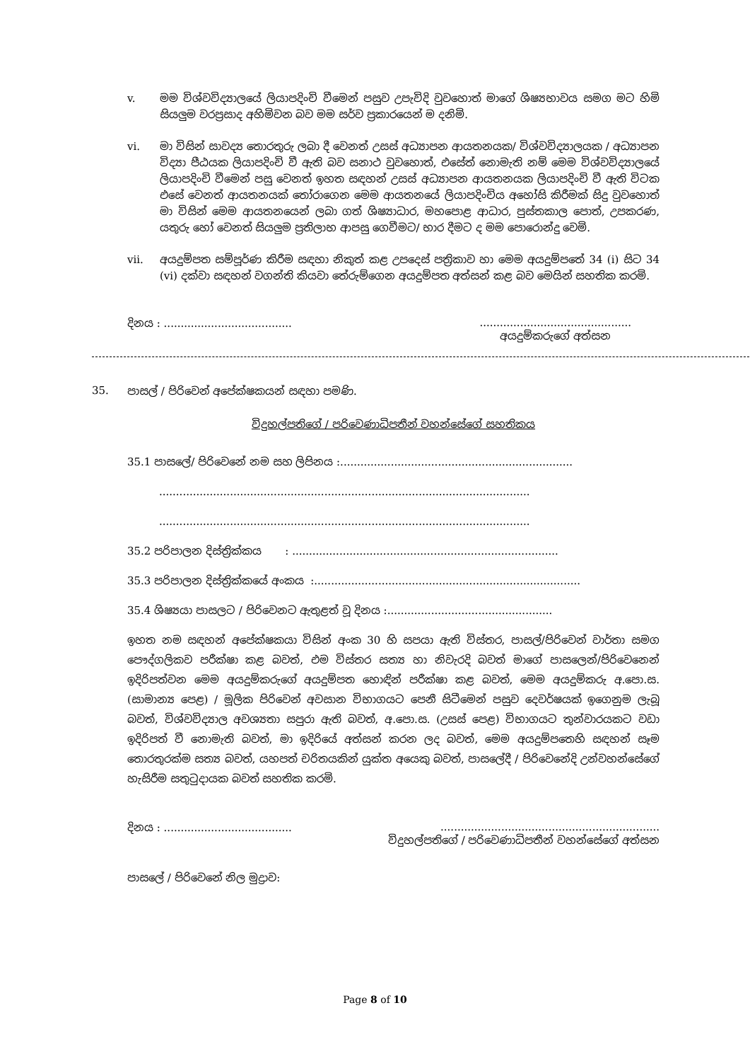v. මම විශ්වවිද්‍යාලයේ ලියාපදිංචි වීමෙන් පසුව උපැවිදි වුවහොත් මාගේ ශිෂ්‍යභාවය සමග මට හිමි සියලුම වරප්‍රසාද අහිමිවන බව මම සර්ව ප්‍රකාරයෙන් ම දනිමි.
vi. මා විසින් සාවද්‍ය තොරතුරු ලබා දී වෙනත් උසස් අධ්‍යාපන ආයතනයක/ විශ්වවිද්‍යාලයක / අධ්‍යාපන විද්‍යා පීඨයක ලියාපදිංචි වී ඇති බව සනාථ වුවහොත්, එසේත් නොමැති නම් මෙම විශ්වවිද්‍යාලයේ ලියාපදිංචි වීමෙන් පසු වෙනත් ඉහත සඳහන් උසස් අධ්‍යාපන ආයතනයක ලියාපදිංචි වී ඇති විටක එසේ වෙනත් ආයතනයක් තෝරාගෙන මෙම ආයතනයේ ලියාපදිංචිය අහෝසි කිරීමක් සිදු වුවහොත් මා විසින් මෙම ආයතනයෙන් ලබා ගත් ශිෂ්‍යාධාර, මහපොළ ආධාර, පුස්තකාල පොත්, උපකරණ, යතුරු හෝ වෙනත් සියලුම ප්‍රතිලාභ ආපසු ගෙවීමට/ භාර දීමට ද මම පොරොන්දු වෙමි.
vii. අයදුම්පත සම්පූර්ණ කිරීම සඳහා නිකුත් කළ උපදෙස් පත්‍රිකාව හා මෙම අයදුම්පතේ 34 (i) සිට 34 (vi) දක්වා සඳහන් වගන්ති කියවා තේරුම්ගෙන අයදුම්පත අත්සන් කළ බව මෙයින් සහතික කරමි.
දිනය : ...................................................................................
අයදුම්කරුගේ අත්සන
35. පාසල් / පිරිවෙන් අපේක්ෂකයන් සඳහා පමණි.
විදුහල්පතිගේ / පරිවෙණාධිපතීන් වහන්සේගේ සහතිකය
35.1 පාසලේ/ පිරිවෙනේ නම සහ ලිපිනය :.....................................................................
..............................................................................................................
..............................................................................................................
35.2 පරිපාලන දිස්ත්‍රික්කය : ...............................................................................
35.3 පරිපාලන දිස්ත්‍රික්කයේ අංකය :...............................................................................
35.4 ශිෂ්‍යයා පාසලට / පිරිවෙනට ඇතුළත් වූ දිනය :.................................................
ඉහත නම සඳහන් අපේක්ෂකයා විසින් අංක 30 හි සපයා ඇති විස්තර, පාසල්/පිරිවෙන් වාර්තා සමග පෞද්ගලිකව පරීක්ෂා කළ බවත්, එම විස්තර සත්‍ය හා නිවැරදි බවත් මාගේ පාසලෙන්/පිරිවෙනෙන් ඉදිරිපත්වන මෙම අයදුම්කරුගේ අයදුම්පත හොඳින් පරීක්ෂා කළ බවත්, මෙම අයදුම්කරු අ.පො.ස. (සාමාන්‍ය පෙළ) / මූලික පිරිවෙන් අවසාන විභාගයට පෙනී සිටීමෙන් පසුව දෙවර්ෂයක් ඉගෙනුම ලැබූ බවත්, විශ්වවිද්‍යාල අවශ්‍යතා සපුරා ඇති බවත්, අ.පො.ස. (උසස් පෙළ) විභාගයට තුන්වාරයකට වඩා ඉදිරිපත් වී නොමැති බවත්, මා ඉදිරියේ අත්සන් කරන ලද බවත්, මෙම අයදුම්පතෙහි සඳහන් සෑම තොරතුරක්ම සත්‍ය බවත්, යහපත් චරිතයකින් යුක්ත අයෙකු බවත්, පාසලේදී / පිරිවෙනේදි උන්වහන්සේගේ හැසිරීම සතුටුදායක බවත් සහතික කරමි.
දිනය : .......................................................................................................
විදුහල්පතිගේ / පරිවෙණාධිපතීන් වහන්සේගේ අත්සන
පාසලේ / පිරිවෙනේ නිල මුද්‍රාව:
Page 8 of 10